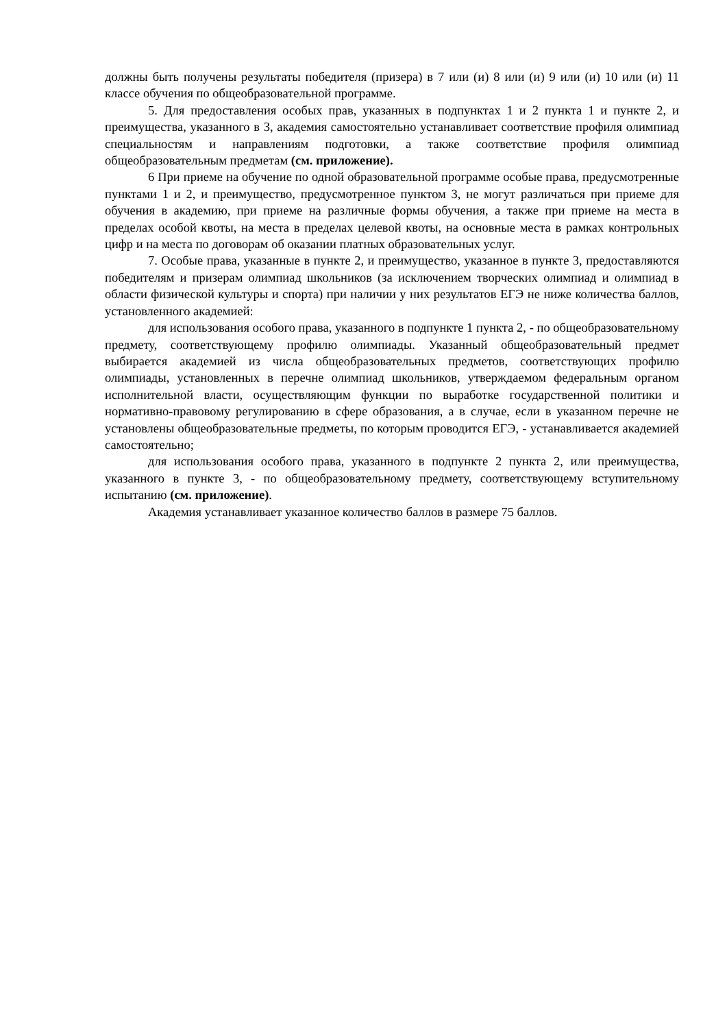должны быть получены результаты победителя (призера) в 7 или (и) 8 или (и) 9 или (и) 10 или (и) 11 классе обучения по общеобразовательной программе.
5. Для предоставления особых прав, указанных в подпунктах 1 и 2 пункта 1 и пункте 2, и преимущества, указанного в 3, академия самостоятельно устанавливает соответствие профиля олимпиад специальностям и направлениям подготовки, а также соответствие профиля олимпиад общеобразовательным предметам (см. приложение).
6 При приеме на обучение по одной образовательной программе особые права, предусмотренные пунктами 1 и 2, и преимущество, предусмотренное пунктом 3, не могут различаться при приеме для обучения в академию, при приеме на различные формы обучения, а также при приеме на места в пределах особой квоты, на места в пределах целевой квоты, на основные места в рамках контрольных цифр и на места по договорам об оказании платных образовательных услуг.
7. Особые права, указанные в пункте 2, и преимущество, указанное в пункте 3, предоставляются победителям и призерам олимпиад школьников (за исключением творческих олимпиад и олимпиад в области физической культуры и спорта) при наличии у них результатов ЕГЭ не ниже количества баллов, установленного академией:
для использования особого права, указанного в подпункте 1 пункта 2, - по общеобразовательному предмету, соответствующему профилю олимпиады. Указанный общеобразовательный предмет выбирается академией из числа общеобразовательных предметов, соответствующих профилю олимпиады, установленных в перечне олимпиад школьников, утверждаемом федеральным органом исполнительной власти, осуществляющим функции по выработке государственной политики и нормативно-правовому регулированию в сфере образования, а в случае, если в указанном перечне не установлены общеобразовательные предметы, по которым проводится ЕГЭ, - устанавливается академией самостоятельно;
для использования особого права, указанного в подпункте 2 пункта 2, или преимущества, указанного в пункте 3, - по общеобразовательному предмету, соответствующему вступительному испытанию (см. приложение).
Академия устанавливает указанное количество баллов в размере 75 баллов.